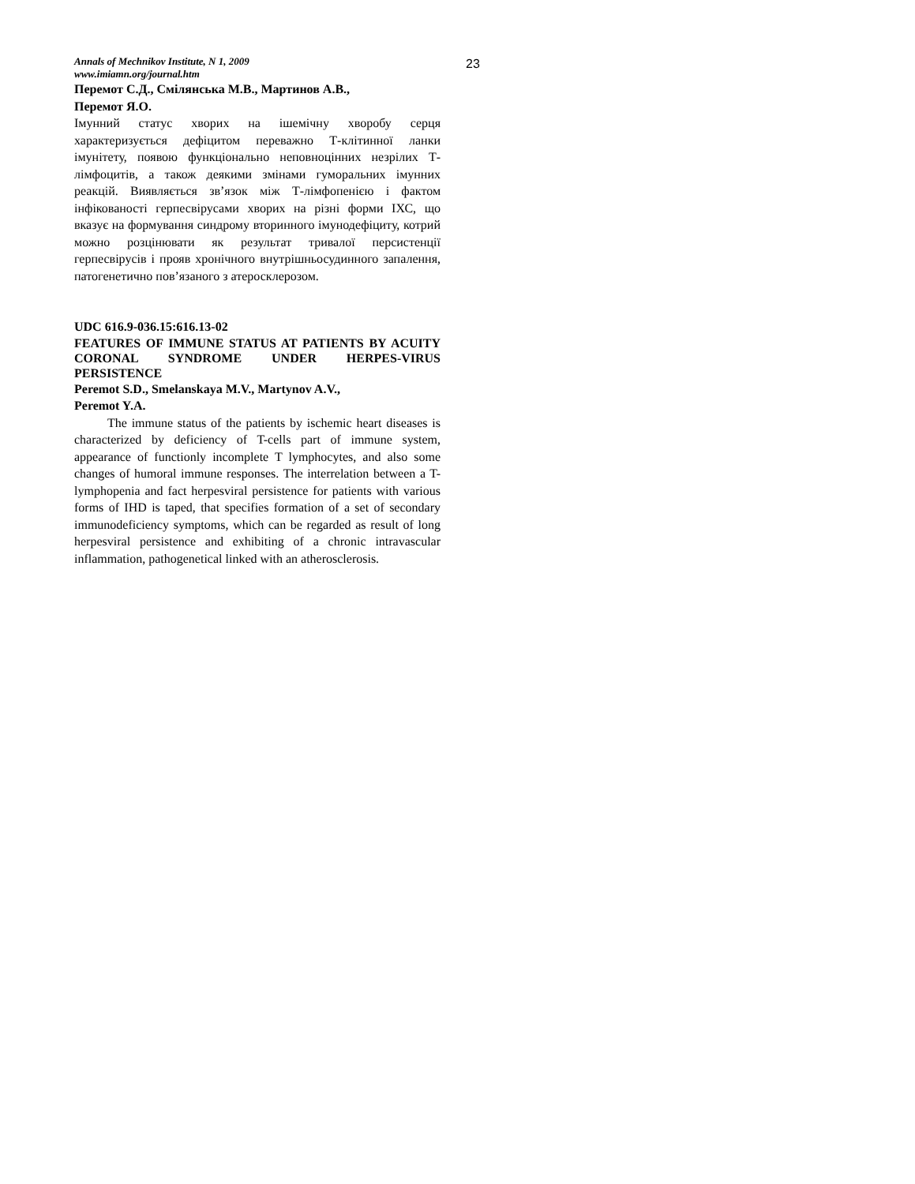23
Annals of Mechnikov Institute, N 1, 2009
www.imiamn.org/journal.htm
Перемот С.Д., Смілянська М.В., Мартинов А.В.,
Перемот Я.О.
Імунний статус хворих на ішемічну хворобу серця характеризується дефіцитом переважно Т-клітинної ланки імунітету, появою функціонально неповноцінних незрілих Т-лімфоцитів, а також деякими змінами гуморальних імунних реакцій. Виявляється зв’язок між Т-лімфопенією і фактом інфікованості герпесвірусами хворих на різні форми ІХС, що вказує на формування синдрому вторинного імунодефіциту, котрий можно розцінювати як результат тривалої персистенції герпесвірусів і прояв хронічного внутрішньосудинного запалення, патогенетично пов’язаного з атеросклерозом.
UDC 616.9-036.15:616.13-02
FEATURES OF IMMUNE STATUS AT PATIENTS BY ACUITY CORONAL SYNDROME UNDER HERPES-VIRUS PERSISTENCE
Peremot S.D., Smelanskaya M.V., Martynov A.V.,
Peremot Y.A.
The immune status of the patients by ischemic heart diseases is characterized by deficiency of T-cells part of immune system, appearance of functionly incomplete T lymphocytes, and also some changes of humoral immune responses. The interrelation between a T-lymphopenia and fact herpesviral persistence for patients with various forms of IHD is taped, that specifies formation of a set of secondary immunodeficiency symptoms, which can be regarded as result of long herpesviral persistence and exhibiting of a chronic intravascular inflammation, pathogenetical linked with an atherosclerosis.